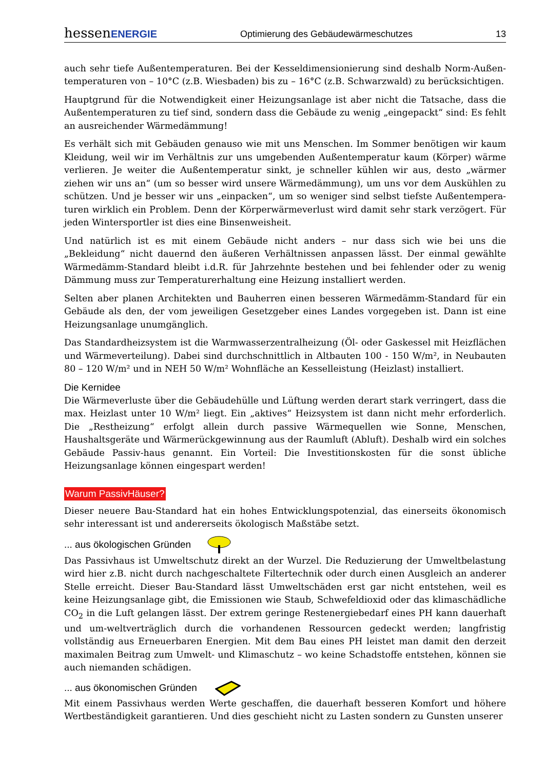hessenENERGIE Optimierung des Gebäudewärmeschutzes 13
auch sehr tiefe Außentemperaturen. Bei der Kesseldimensionierung sind deshalb Norm-Außen-temperaturen von – 10°C (z.B. Wiesbaden) bis zu – 16°C (z.B. Schwarzwald) zu berücksichtigen.
Hauptgrund für die Notwendigkeit einer Heizungsanlage ist aber nicht die Tatsache, dass die Außentemperaturen zu tief sind, sondern dass die Gebäude zu wenig „eingepackt“ sind: Es fehlt an ausreichender Wärmedämmung!
Es verhält sich mit Gebäuden genauso wie mit uns Menschen. Im Sommer benötigen wir kaum Kleidung, weil wir im Verhältnis zur uns umgebenden Außentemperatur kaum (Körper) wärme verlieren. Je weiter die Außentemperatur sinkt, je schneller kühlen wir aus, desto „wärmer ziehen wir uns an“ (um so besser wird unsere Wärmedämmung), um uns vor dem Auskühlen zu schützen. Und je besser wir uns „einpacken“, um so weniger sind selbst tiefste Außentempera-turen wirklich ein Problem. Denn der Körperwärmeverlust wird damit sehr stark verzögert. Für jeden Wintersportler ist dies eine Binsenweisheit.
Und natürlich ist es mit einem Gebäude nicht anders – nur dass sich wie bei uns die „Bekleidung“ nicht dauernd den äußeren Verhältnissen anpassen lässt. Der einmal gewählte Wärmedämm-Standard bleibt i.d.R. für Jahrzehnte bestehen und bei fehlender oder zu wenig Dämmung muss zur Temperaturerhaltung eine Heizung installiert werden.
Selten aber planen Architekten und Bauherren einen besseren Wärmedämm-Standard für ein Gebäude als den, der vom jeweiligen Gesetzgeber eines Landes vorgegeben ist. Dann ist eine Heizungsanlage unumgänglich.
Das Standardheizsystem ist die Warmwasserzentralheizung (Öl- oder Gaskessel mit Heizflächen und Wärmeverteilung). Dabei sind durchschnittlich in Altbauten 100 - 150 W/m², in Neubauten 80 – 120 W/m² und in NEH 50 W/m² Wohnfläche an Kesselleistung (Heizlast) installiert.
Die Kernidee
Die Wärmeverluste über die Gebäudehülle und Lüftung werden derart stark verringert, dass die max. Heizlast unter 10 W/m² liegt. Ein „aktives“ Heizsystem ist dann nicht mehr erforderlich. Die „Restheizung“ erfolgt allein durch passive Wärmequellen wie Sonne, Menschen, Haushaltsgeräte und Wärmerückgewinnung aus der Raumluft (Abluft). Deshalb wird ein solches Gebäude Passiv-haus genannt. Ein Vorteil: Die Investitionskosten für die sonst übliche Heizungsanlage können eingespart werden!
Warum PassivHäuser?
Dieser neuere Bau-Standard hat ein hohes Entwicklungspotenzial, das einerseits ökonomisch sehr interessant ist und andererseits ökologisch Maßstäbe setzt.
... aus ökologischen Gründen
Das Passivhaus ist Umweltschutz direkt an der Wurzel. Die Reduzierung der Umweltbelastung wird hier z.B. nicht durch nachgeschaltete Filtertechnik oder durch einen Ausgleich an anderer Stelle erreicht. Dieser Bau-Standard lässt Umweltschäden erst gar nicht entstehen, weil es keine Heizungsanlage gibt, die Emissionen wie Staub, Schwefeldioxid oder das klimaschädliche CO<sub>2</sub> in die Luft gelangen lässt. Der extrem geringe Restenergiebedarf eines PH kann dauerhaft und um-weltverträglich durch die vorhandenen Ressourcen gedeckt werden; langfristig vollständig aus Erneuerbaren Energien. Mit dem Bau eines PH leistet man damit den derzeit maximalen Beitrag zum Umwelt- und Klimaschutz – wo keine Schadstoffe entstehen, können sie auch niemanden schädigen.
... aus ökonomischen Gründen
Mit einem Passivhaus werden Werte geschaffen, die dauerhaft besseren Komfort und höhere Wertbeständigkeit garantieren. Und dies geschieht nicht zu Lasten sondern zu Gunsten unserer